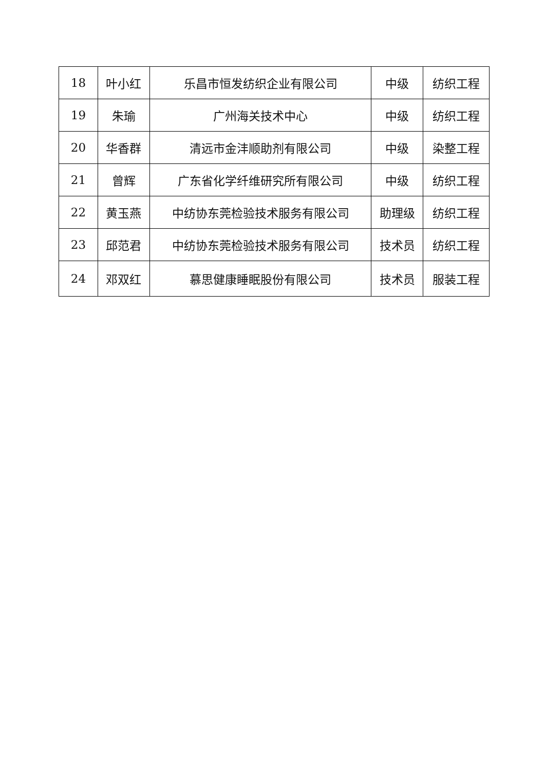| 18 | 叶小红 | 乐昌市恒发纺织企业有限公司 | 中级 | 纺织工程 |
| 19 | 朱瑜 | 广州海关技术中心 | 中级 | 纺织工程 |
| 20 | 华香群 | 清远市金沣顺助剂有限公司 | 中级 | 染整工程 |
| 21 | 曾辉 | 广东省化学纤维研究所有限公司 | 中级 | 纺织工程 |
| 22 | 黄玉燕 | 中纺协东莞检验技术服务有限公司 | 助理级 | 纺织工程 |
| 23 | 邱范君 | 中纺协东莞检验技术服务有限公司 | 技术员 | 纺织工程 |
| 24 | 邓双红 | 慕思健康睡眠股份有限公司 | 技术员 | 服装工程 |